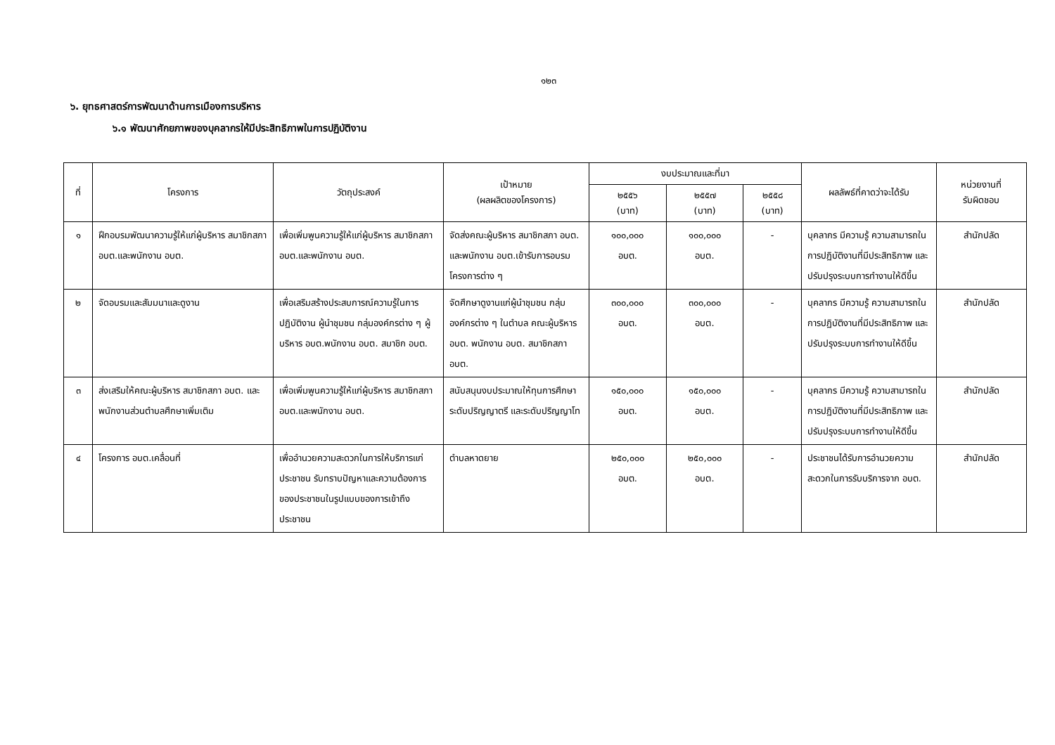๑๒๓
๖. ยุทธศาสตร์การพัฒนาด้านการเมืองการบริหาร
๖.๑ พัฒนาศักยภาพของบุคลากรให้มีประสิทธิภาพในการปฏิบัติงาน
| ที่ | โครงการ | วัตถุประสงค์ | เป้าหมาย (ผลผลิตของโครงการ) | งบประมาณและที่มา | | | ผลลัพธ์ที่คาดว่าจะได้รับ | หน่วยงานที่ รับผิดชอบ |
| --- | --- | --- | --- | --- | --- | --- | --- | --- |
| | | | | ๒๕๕๖ (บาท) | ๒๕๕๗ (บาท) | ๒๕๕๘ (บาท) | | |
| ๑ | ฝึกอบรมพัฒนาความรู้ให้แก่ผู้บริหาร สมาชิกสภา อบต.และพนักงาน อบต. | เพื่อเพิ่มพูนความรู้ให้แก่ผู้บริหาร สมาชิกสภา อบต.และพนักงาน อบต. | จัดส่งคณะผู้บริหาร สมาชิกสภา อบต. และพนักงาน อบต.เข้ารับการอบรมโครงการต่าง ๆ | ๑๐๐,๐๐๐ อบต. | ๑๐๐,๐๐๐ อบต. | - | บุคลากร มีความรู้ ความสามารถในการปฏิบัติงานที่มีประสิทธิภาพ และปรับปรุงระบบการทำงานให้ดีขึ้น | สำนักปลัด |
| ๒ | จัดอบรมและสัมมนาและดูงาน | เพื่อเสริมสร้างประสบการณ์ความรู้ในการปฏิบัติงาน ผู้นำชุมชน กลุ่มองค์กรต่าง ๆ ผู้บริหาร อบต.พนักงาน อบต. สมาชิก อบต. | จัดศึกษาดูงานแก่ผู้นำชุมชน กลุ่มองค์กรต่าง ๆ ในตำบล คณะผู้บริหาร อบต. พนักงาน อบต. สมาชิกสภา อบต. | ๓๐๐,๐๐๐ อบต. | ๓๐๐,๐๐๐ อบต. | - | บุคลากร มีความรู้ ความสามารถในการปฏิบัติงานที่มีประสิทธิภาพ และปรับปรุงระบบการทำงานให้ดีขึ้น | สำนักปลัด |
| ๓ | ส่งเสริมให้คณะผู้บริหาร สมาชิกสภา อบต. และพนักงานส่วนตำบลศึกษาเพิ่มเติม | เพื่อเพิ่มพูนความรู้ให้แก่ผู้บริหาร สมาชิกสภา อบต.และพนักงาน อบต. | สนับสนุนงบประมาณให้ทุนการศึกษาระดับปริญญาตรี และระดับปริญญาโท | ๑๕๐,๐๐๐ อบต. | ๑๕๐,๐๐๐ อบต. | - | บุคลากร มีความรู้ ความสามารถในการปฏิบัติงานที่มีประสิทธิภาพ และปรับปรุงระบบการทำงานให้ดีขึ้น | สำนักปลัด |
| ๔ | โครงการ อบต.เคลื่อนที่ | เพื่ออำนวยความสะดวกในการให้บริการแก่ประชาชน รับทราบปัญหาและความต้องการของประชาชนในรูปแบบของการเข้าถึงประชาชน | ตำบลหาดยาย | ๒๕๐,๐๐๐ อบต. | ๒๕๐,๐๐๐ อบต. | - | ประชาชนได้รับการอำนวยความสะดวกในการรับบริการจาก อบต. | สำนักปลัด |